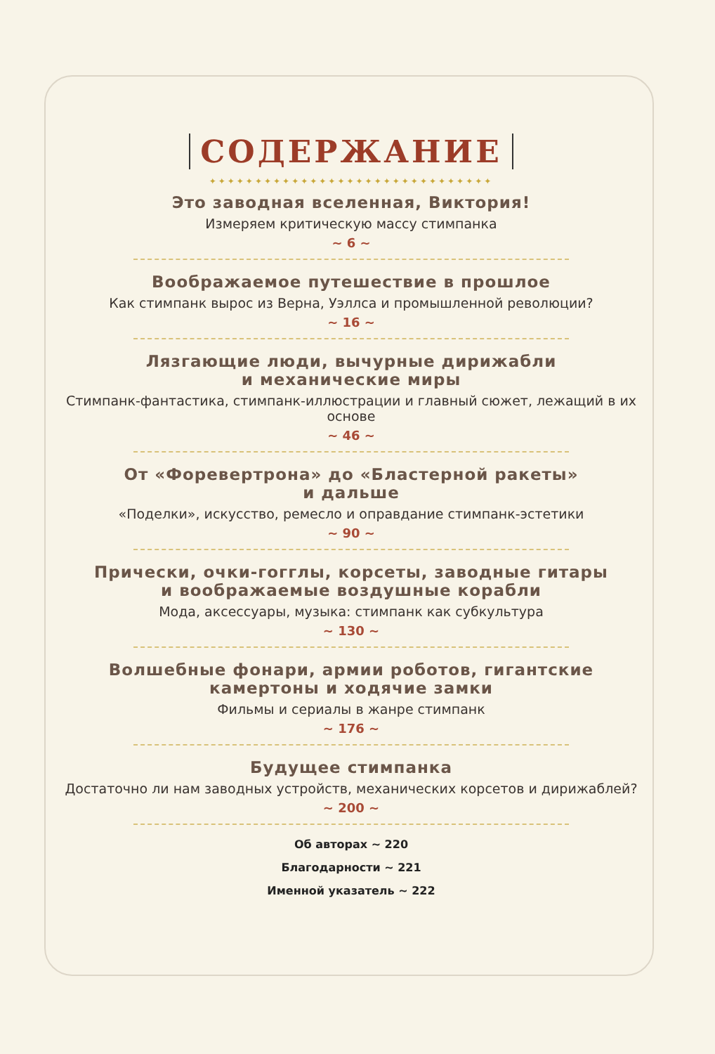СОДЕРЖАНИЕ
✦✦✦✦✦✦✦✦✦✦✦✦✦✦✦✦✦✦✦✦✦✦✦✦✦✦✦✦✦✦✦
Это заводная вселенная, Виктория!
Измеряем критическую массу стимпанка
~ 6 ~
Воображаемое путешествие в прошлое
Как стимпанк вырос из Верна, Уэллса и промышленной революции?
~ 16 ~
Лязгающие люди, вычурные дирижабли
и механические миры
Стимпанк-фантастика, стимпанк-иллюстрации и главный сюжет, лежащий в их основе
~ 46 ~
От «Форевертрона» до «Бластерной ракеты»
и дальше
«Поделки», искусство, ремесло и оправдание стимпанк-эстетики
~ 90 ~
Прически, очки-гогглы, корсеты, заводные гитары
и воображаемые воздушные корабли
Мода, аксессуары, музыка: стимпанк как субкультура
~ 130 ~
Волшебные фонари, армии роботов, гигантские
камертоны и ходячие замки
Фильмы и сериалы в жанре стимпанк
~ 176 ~
Будущее стимпанка
Достаточно ли нам заводных устройств, механических корсетов и дирижаблей?
~ 200 ~
Об авторах ~ 220
Благодарности ~ 221
Именной указатель ~ 222